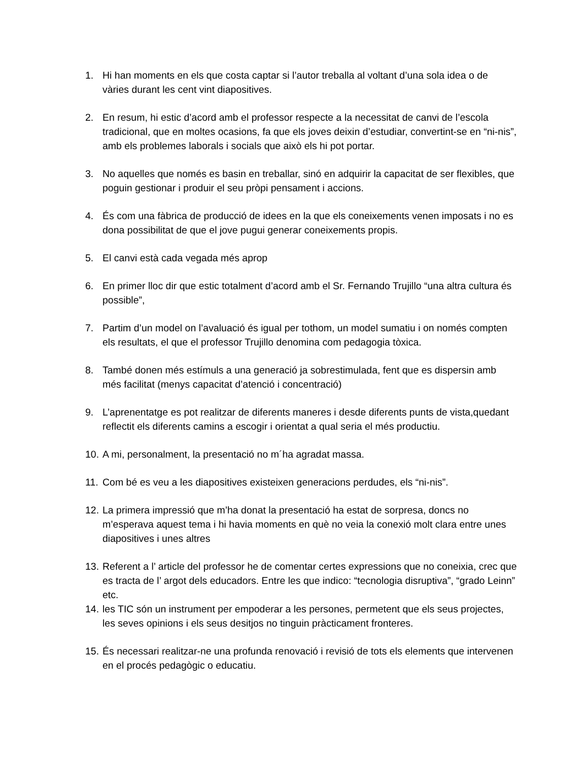1. Hi han moments en els que costa captar si l’autor treballa al voltant d’una sola idea o de vàries durant les cent vint diapositives.
2. En resum, hi estic d’acord amb el professor respecte a la necessitat de canvi de l’escola tradicional, que en moltes ocasions, fa que els joves deixin d’estudiar, convertint-se en “ni-nis”, amb els problemes laborals i socials que això els hi pot portar.
3. No aquelles que només es basin en treballar, sinó en adquirir la capacitat de ser flexibles, que poguin gestionar i produir el seu pròpi pensament i accions.
4. És com una fàbrica de producció de idees en la que els coneixements venen imposats i no es dona possibilitat de que el jove pugui generar coneixements propis.
5. El canvi està cada vegada més aprop
6. En primer lloc dir que estic totalment d’acord amb el Sr. Fernando Trujillo “una altra cultura és possible”,
7. Partim d’un model on l’avaluació és igual per tothom, un model sumatiu i on només compten els resultats, el que el professor Trujillo denomina com pedagogia tòxica.
8. També donen més estímuls a una generació ja sobrestimulada, fent que es dispersin amb més facilitat (menys capacitat d’atenció i concentració)
9. L’aprenentatge es pot realitzar de diferents maneres i desde diferents punts de vista,quedant reflectit els diferents camins a escogir i orientat a qual seria el més productiu.
10. A mi, personalment, la presentació no m´ha agradat massa.
11. Com bé es veu a les diapositives existeixen generacions perdudes, els “ni-nis”.
12. La primera impressió que m’ha donat la presentació ha estat de sorpresa, doncs no m’esperava aquest tema i hi havia moments en què no veia la conexió molt clara entre unes diapositives i unes altres
13. Referent a l’ article del professor he de comentar certes expressions que no coneixia, crec que es tracta de l’ argot dels educadors. Entre les que indico: “tecnologia disruptiva”, “grado Leinn” etc.
14. les TIC són un instrument per empoderar a les persones, permetent que els seus projectes, les seves opinions i els seus desitjos no tinguin pràcticament fronteres.
15. És necessari realitzar-ne una profunda renovació i revisió de tots els elements que intervenen en el procés pedagògic o educatiu.